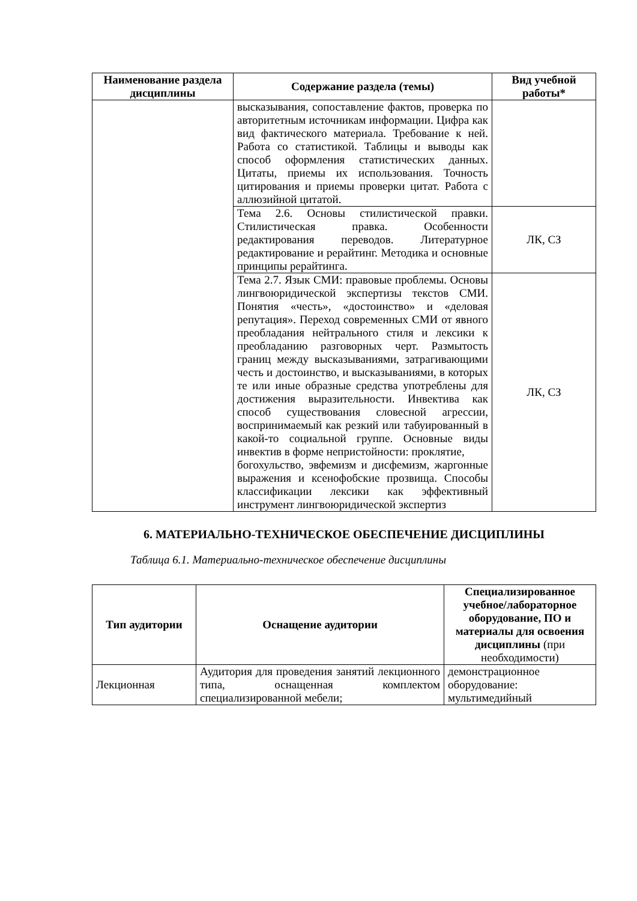| Наименование раздела дисциплины | Содержание раздела (темы) | Вид учебной работы* |
| --- | --- | --- |
| | высказывания, сопоставление фактов, проверка по авторитетным источникам информации. Цифра как вид фактического материала. Требование к ней. Работа со статистикой. Таблицы и выводы как способ оформления статистических данных. Цитаты, приемы их использования. Точность цитирования и приемы проверки цитат. Работа с аллюзийной цитатой. | |
| | Тема 2.6. Основы стилистической правки. Стилистическая правка. Особенности редактирования переводов. Литературное редактирование и рерайтинг. Методика и основные принципы рерайтинга. | ЛК, СЗ |
| | Тема 2.7. Язык СМИ: правовые проблемы. Основы лингвоюридической экспертизы текстов СМИ. Понятия «честь», «достоинство» и «деловая репутация». Переход современных СМИ от явного преобладания нейтрального стиля и лексики к преобладанию разговорных черт. Размытость границ между высказываниями, затрагивающими честь и достоинство, и высказываниями, в которых те или иные образные средства употреблены для достижения выразительности. Инвектива как способ существования словесной агрессии, воспринимаемый как резкий или табуированный в какой-то социальной группе. Основные виды инвектив в форме непристойности: проклятие, богохульство, эвфемизм и дисфемизм, жаргонные выражения и ксенофобские прозвища. Способы классификации лексики как эффективный инструмент лингвоюридической экспертиз | ЛК, СЗ |
6. МАТЕРИАЛЬНО-ТЕХНИЧЕСКОЕ ОБЕСПЕЧЕНИЕ ДИСЦИПЛИНЫ
Таблица 6.1. Материально-техническое обеспечение дисциплины
| Тип аудитории | Оснащение аудитории | Специализированное учебное/лабораторное оборудование, ПО и материалы для освоения дисциплины (при необходимости) |
| --- | --- | --- |
| Лекционная | Аудитория для проведения занятий лекционного типа, оснащенная комплектом специализированной мебели; | демонстрационное оборудование: мультимедийный |